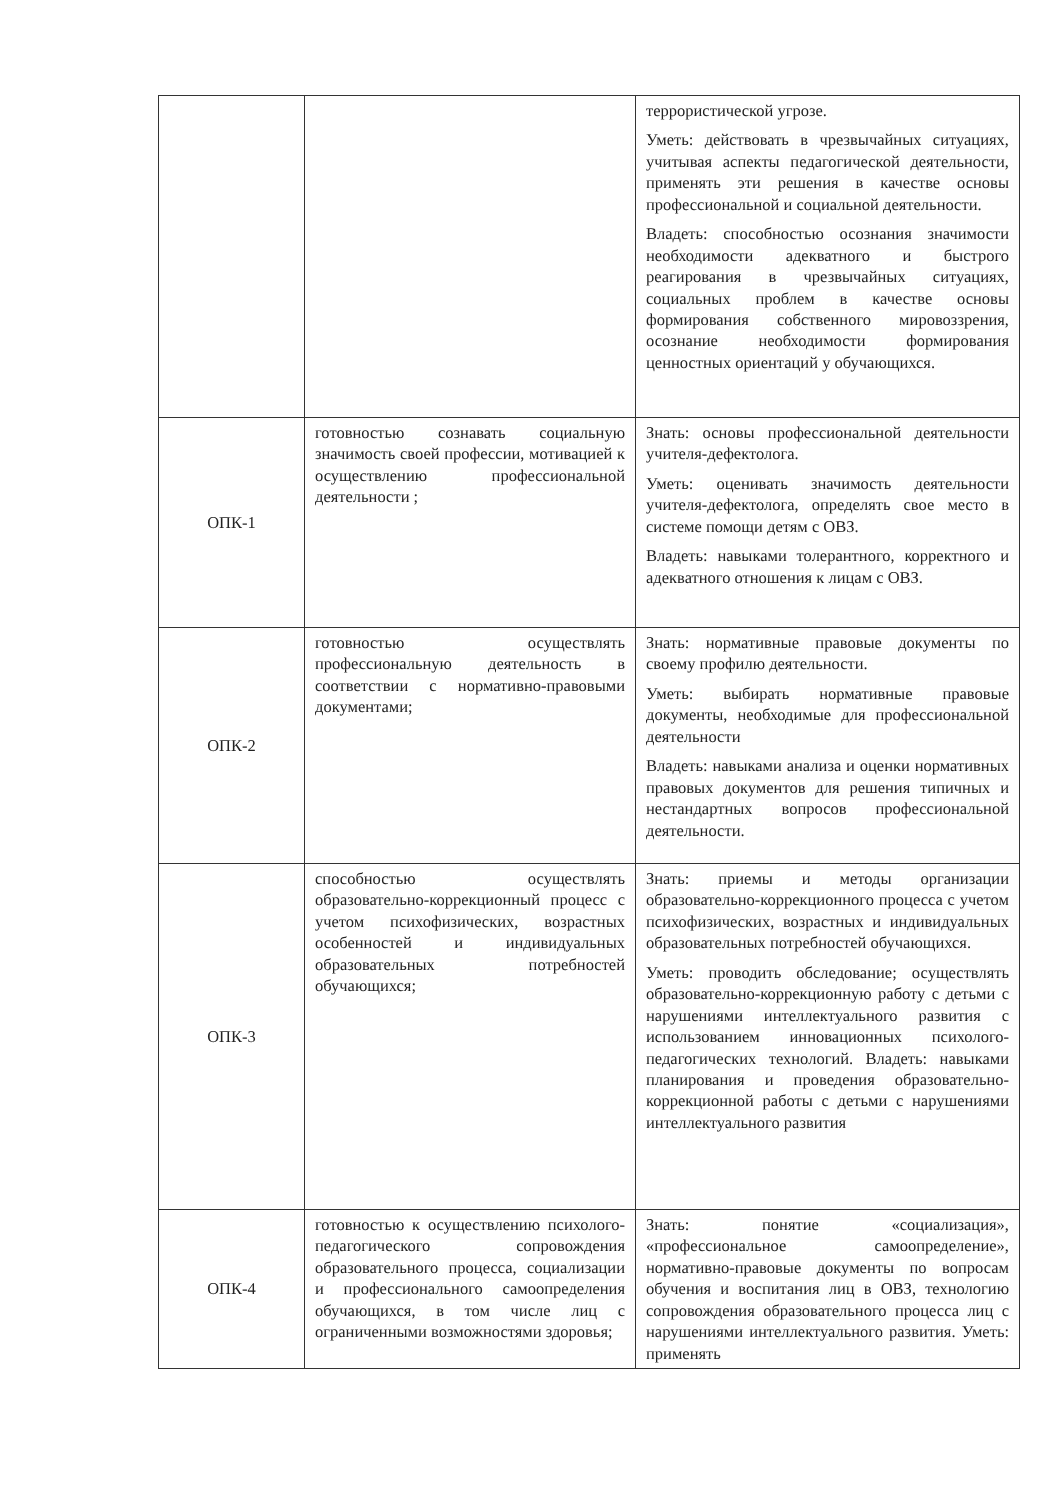| | | террористической угрозе. Уметь: действовать в чрезвычайных ситуациях, учитывая аспекты педагогической деятельности, применять эти решения в качестве основы профессиональной и социальной деятельности. Владеть: способностью осознания значимости необходимости адекватного и быстрого реагирования в чрезвычайных ситуациях, социальных проблем в качестве основы формирования собственного мировоззрения, осознание необходимости формирования ценностных ориентаций у обучающихся. |
| ОПК-1 | готовностью сознавать социальную значимость своей профессии, мотивацией к осуществлению профессиональной деятельности ; | Знать: основы профессиональной деятельности учителя-дефектолога. Уметь: оценивать значимость деятельности учителя-дефектолога, определять свое место в системе помощи детям с ОВЗ. Владеть: навыками толерантного, корректного и адекватного отношения к лицам с ОВЗ. |
| ОПК-2 | готовностью осуществлять профессиональную деятельность в соответствии с нормативно-правовыми документами; | Знать: нормативные правовые документы по своему профилю деятельности. Уметь: выбирать нормативные правовые документы, необходимые для профессиональной деятельности Владеть: навыками анализа и оценки нормативных правовых документов для решения типичных и нестандартных вопросов профессиональной деятельности. |
| ОПК-3 | способностью осуществлять образовательно-коррекционный процесс с учетом психофизических, возрастных особенностей и индивидуальных образовательных потребностей обучающихся; | Знать: приемы и методы организации образовательно-коррекционного процесса с учетом психофизических, возрастных и индивидуальных образовательных потребностей обучающихся. Уметь: проводить обследование; осуществлять образовательно-коррекционную работу с детьми с нарушениями интеллектуального развития с использованием инновационных психолого-педагогических технологий. Владеть: навыками планирования и проведения образовательно-коррекционной работы с детьми с нарушениями интеллектуального развития |
| ОПК-4 | готовностью к осуществлению психолого-педагогического сопровождения образовательного процесса, социализации и профессионального самоопределения обучающихся, в том числе лиц с ограниченными возможностями здоровья; | Знать: понятие «социализация», «профессиональное самоопределение», нормативно-правовые документы по вопросам обучения и воспитания лиц в ОВЗ, технологию сопровождения образовательного процесса лиц с нарушениями интеллектуального развития. Уметь: применять |